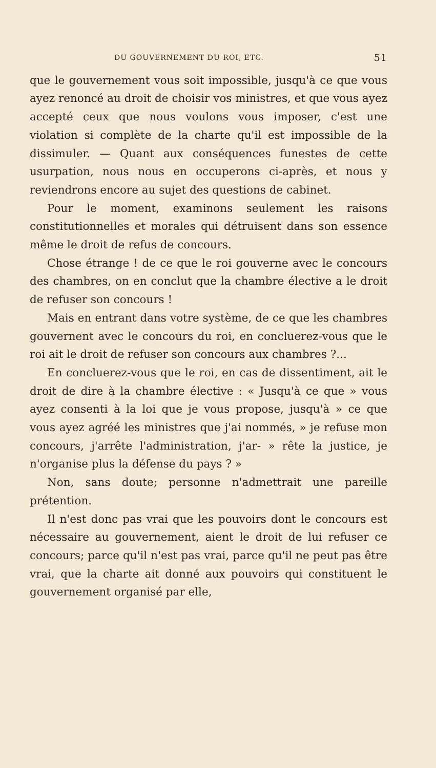DU GOUVERNEMENT DU ROI, ETC. 51
que le gouvernement vous soit impossible, jusqu'à ce que vous ayez renoncé au droit de choisir vos ministres, et que vous ayez accepté ceux que nous voulons vous imposer, c'est une violation si complète de la charte qu'il est impossible de la dissimuler. — Quant aux conséquences funestes de cette usurpation, nous nous en occuperons ci-après, et nous y reviendrons encore au sujet des questions de cabinet.
Pour le moment, examinons seulement les raisons constitutionnelles et morales qui détruisent dans son essence même le droit de refus de concours.
Chose étrange ! de ce que le roi gouverne avec le concours des chambres, on en conclut que la chambre élective a le droit de refuser son concours !
Mais en entrant dans votre système, de ce que les chambres gouvernent avec le concours du roi, en concluerez-vous que le roi ait le droit de refuser son concours aux chambres ?...
En concluerez-vous que le roi, en cas de dissentiment, ait le droit de dire à la chambre élective : « Jusqu'à ce que » vous ayez consenti à la loi que je vous propose, jusqu'à » ce que vous ayez agréé les ministres que j'ai nommés, » je refuse mon concours, j'arrête l'administration, j'ar- » rête la justice, je n'organise plus la défense du pays ? »
Non, sans doute; personne n'admettrait une pareille prétention.
Il n'est donc pas vrai que les pouvoirs dont le concours est nécessaire au gouvernement, aient le droit de lui refuser ce concours; parce qu'il n'est pas vrai, parce qu'il ne peut pas être vrai, que la charte ait donné aux pouvoirs qui constituent le gouvernement organisé par elle,